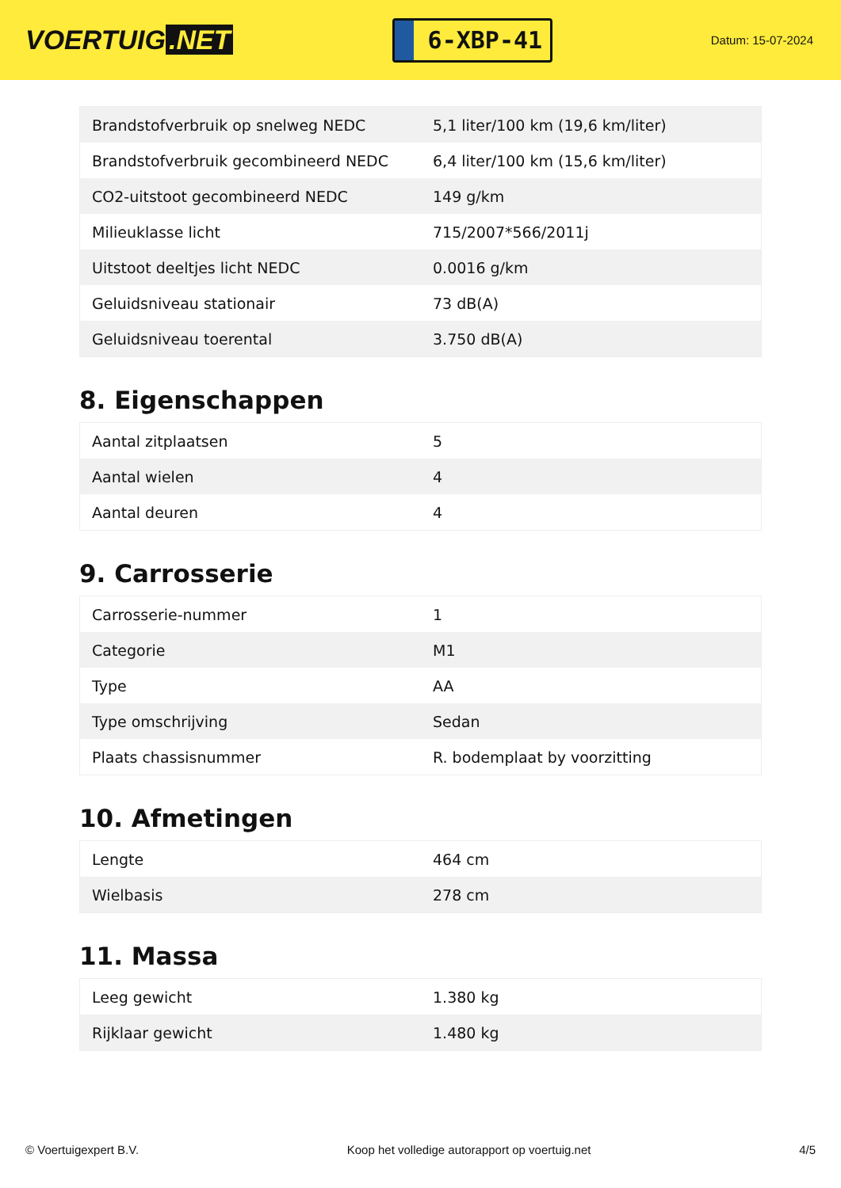VOERTUIG.NET
6-XBP-41
Datum: 15-07-2024
| Brandstofverbruik op snelweg NEDC | 5,1 liter/100 km (19,6 km/liter) |
| Brandstofverbruik gecombineerd NEDC | 6,4 liter/100 km (15,6 km/liter) |
| CO2-uitstoot gecombineerd NEDC | 149 g/km |
| Milieuklasse licht | 715/2007*566/2011j |
| Uitstoot deeltjes licht NEDC | 0.0016 g/km |
| Geluidsniveau stationair | 73 dB(A) |
| Geluidsniveau toerental | 3.750 dB(A) |
8. Eigenschappen
| Aantal zitplaatsen | 5 |
| Aantal wielen | 4 |
| Aantal deuren | 4 |
9. Carrosserie
| Carrosserie-nummer | 1 |
| Categorie | M1 |
| Type | AA |
| Type omschrijving | Sedan |
| Plaats chassisnummer | R. bodemplaat by voorzitting |
10. Afmetingen
| Lengte | 464 cm |
| Wielbasis | 278 cm |
11. Massa
| Leeg gewicht | 1.380 kg |
| Rijklaar gewicht | 1.480 kg |
© Voertuigexpert B.V. Koop het volledige autorapport op voertuig.net 4/5